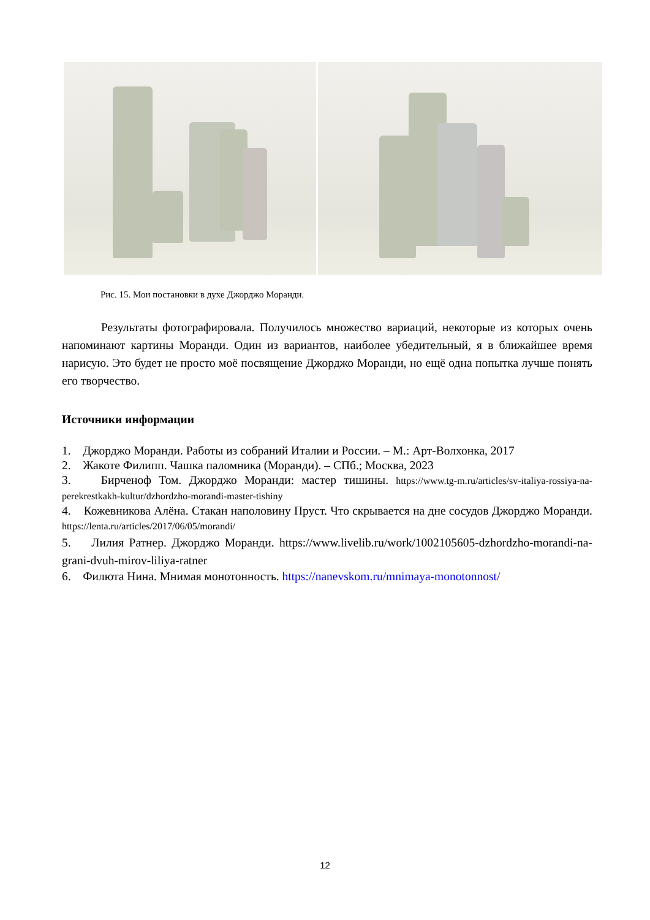Рис. 15. Мои постановки в духе Джорджо Моранди.
Результаты фотографировала. Получилось множество вариаций, некоторые из которых очень напоминают картины Моранди. Один из вариантов, наиболее убедительный, я в ближайшее время нарисую. Это будет не просто моё посвящение Джорджо Моранди, но ещё одна попытка лучше понять его творчество.
Источники информации
1. Джорджо Моранди. Работы из собраний Италии и России. – М.: Арт-Волхонка, 2017
2. Жакоте Филипп. Чашка паломника (Моранди). – СПб.; Москва, 2023
3. Бирченоф Том. Джорджо Моранди: мастер тишины. https://www.tg-m.ru/articles/sv-italiya-rossiya-na-perekrestkakh-kultur/dzhordzho-morandi-master-tishiny
4. Кожевникова Алёна. Стакан наполовину Пруст. Что скрывается на дне сосудов Джорджо Моранди. https://lenta.ru/articles/2017/06/05/morandi/
5. Лилия Ратнер. Джорджо Моранди. https://www.livelib.ru/work/1002105605-dzhordzho-morandi-na-grani-dvuh-mirov-liliya-ratner
6. Филюта Нина. Мнимая монотонность. https://nanevskom.ru/mnimaya-monotonnost/
12